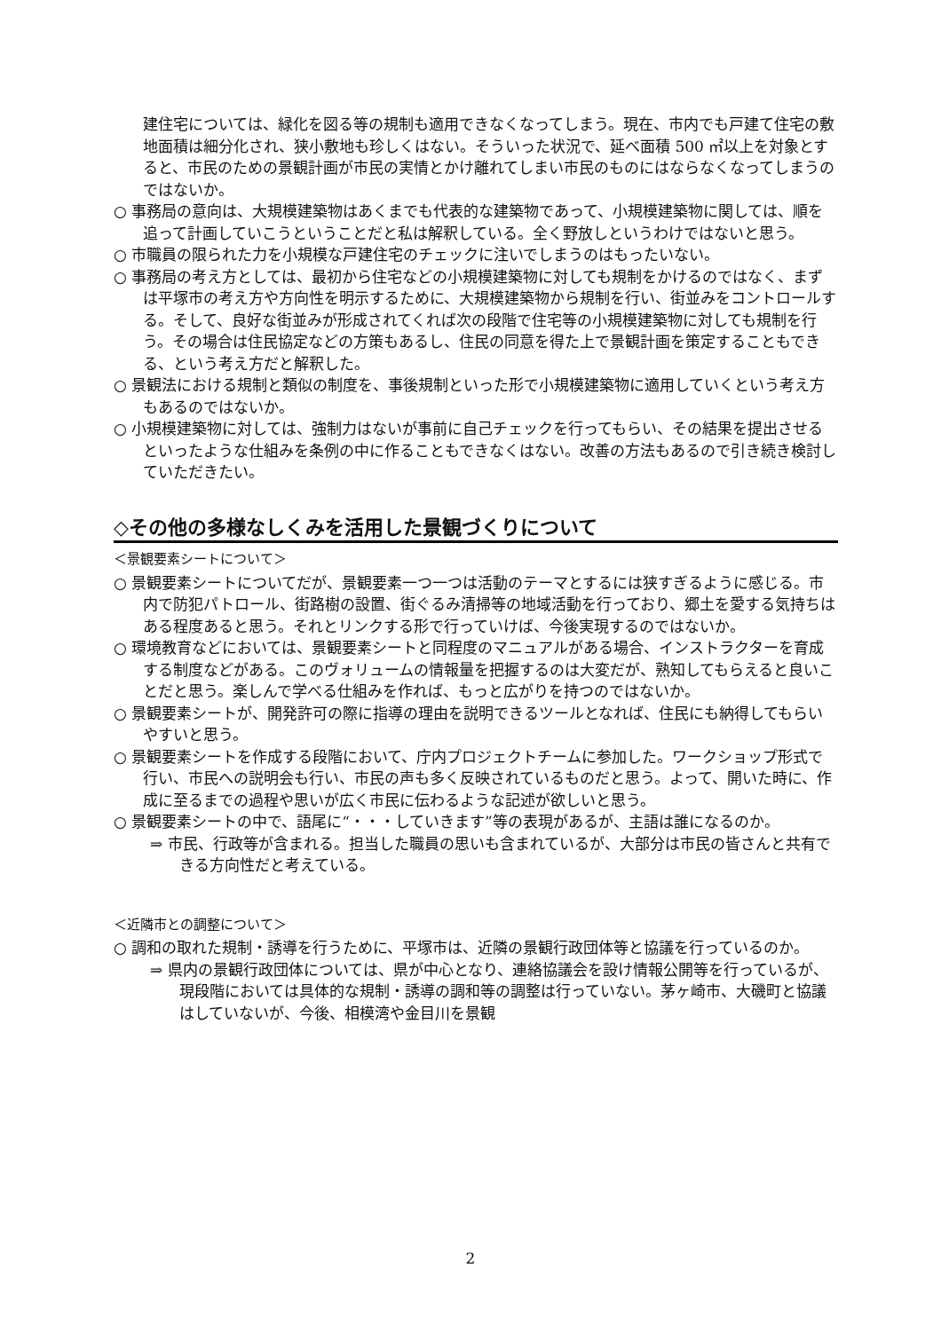建住宅については、緑化を図る等の規制も適用できなくなってしまう。現在、市内でも戸建て住宅の敷地面積は細分化され、狭小敷地も珍しくはない。そういった状況で、延べ面積 500 ㎡以上を対象とすると、市民のための景観計画が市民の実情とかけ離れてしまい市民のものにはならなくなってしまうのではないか。
○ 事務局の意向は、大規模建築物はあくまでも代表的な建築物であって、小規模建築物に関しては、順を追って計画していこうということだと私は解釈している。全く野放しというわけではないと思う。
○ 市職員の限られた力を小規模な戸建住宅のチェックに注いでしまうのはもったいない。
○ 事務局の考え方としては、最初から住宅などの小規模建築物に対しても規制をかけるのではなく、まずは平塚市の考え方や方向性を明示するために、大規模建築物から規制を行い、街並みをコントロールする。そして、良好な街並みが形成されてくれば次の段階で住宅等の小規模建築物に対しても規制を行う。その場合は住民協定などの方策もあるし、住民の同意を得た上で景観計画を策定することもできる、という考え方だと解釈した。
○ 景観法における規制と類似の制度を、事後規制といった形で小規模建築物に適用していくという考え方もあるのではないか。
○ 小規模建築物に対しては、強制力はないが事前に自己チェックを行ってもらい、その結果を提出させるといったような仕組みを条例の中に作ることもできなくはない。改善の方法もあるので引き続き検討していただきたい。
◇その他の多様なしくみを活用した景観づくりについて
＜景観要素シートについて＞
○ 景観要素シートについてだが、景観要素一つ一つは活動のテーマとするには狭すぎるように感じる。市内で防犯パトロール、街路樹の設置、街ぐるみ清掃等の地域活動を行っており、郷土を愛する気持ちはある程度あると思う。それとリンクする形で行っていけば、今後実現するのではないか。
○ 環境教育などにおいては、景観要素シートと同程度のマニュアルがある場合、インストラクターを育成する制度などがある。このヴォリュームの情報量を把握するのは大変だが、熟知してもらえると良いことだと思う。楽しんで学べる仕組みを作れば、もっと広がりを持つのではないか。
○ 景観要素シートが、開発許可の際に指導の理由を説明できるツールとなれば、住民にも納得してもらいやすいと思う。
○ 景観要素シートを作成する段階において、庁内プロジェクトチームに参加した。ワークショップ形式で行い、市民への説明会も行い、市民の声も多く反映されているものだと思う。よって、開いた時に、作成に至るまでの過程や思いが広く市民に伝わるような記述が欲しいと思う。
○ 景観要素シートの中で、語尾に“・・・していきます”等の表現があるが、主語は誰になるのか。
⇒ 市民、行政等が含まれる。担当した職員の思いも含まれているが、大部分は市民の皆さんと共有できる方向性だと考えている。
＜近隣市との調整について＞
○ 調和の取れた規制・誘導を行うために、平塚市は、近隣の景観行政団体等と協議を行っているのか。
⇒ 県内の景観行政団体については、県が中心となり、連絡協議会を設け情報公開等を行っているが、現段階においては具体的な規制・誘導の調和等の調整は行っていない。茅ヶ崎市、大磯町と協議はしていないが、今後、相模湾や金目川を景観
2